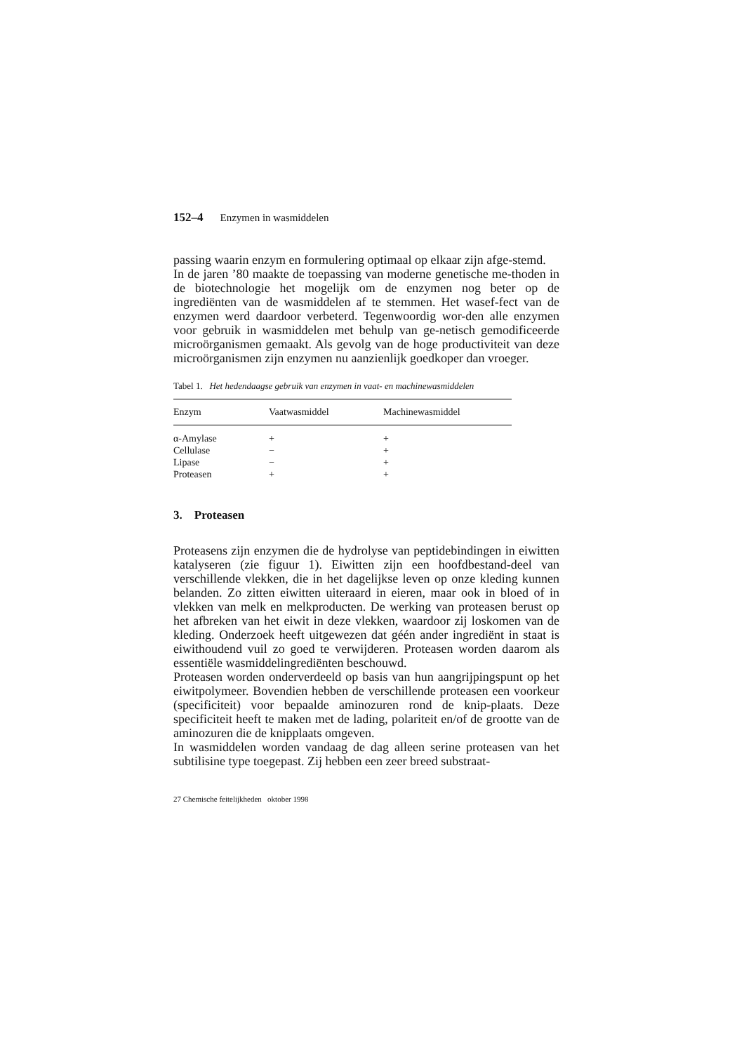152–4 Enzymen in wasmiddelen
passing waarin enzym en formulering optimaal op elkaar zijn afge-stemd.
In de jaren ’80 maakte de toepassing van moderne genetische me-thoden in de biotechnologie het mogelijk om de enzymen nog beter op de ingrediënten van de wasmiddelen af te stemmen. Het wasef-fect van de enzymen werd daardoor verbeterd. Tegenwoordig wor-den alle enzymen voor gebruik in wasmiddelen met behulp van ge-netisch gemodificeerde microörganismen gemaakt. Als gevolg van de hoge productiviteit van deze microörganismen zijn enzymen nu aanzienlijk goedkoper dan vroeger.
Tabel 1. Het hedendaagse gebruik van enzymen in vaat- en machinewasmiddelen
| Enzym | Vaatwasmiddel | Machinewasmiddel |
| --- | --- | --- |
| α-Amylase | + | + |
| Cellulase | − | + |
| Lipase | − | + |
| Proteasen | + | + |
3. Proteasen
Proteasens zijn enzymen die de hydrolyse van peptidebindingen in eiwitten katalyseren (zie figuur 1). Eiwitten zijn een hoofdbestand-deel van verschillende vlekken, die in het dagelijkse leven op onze kleding kunnen belanden. Zo zitten eiwitten uiteraard in eieren, maar ook in bloed of in vlekken van melk en melkproducten. De werking van proteasen berust op het afbreken van het eiwit in deze vlekken, waardoor zij loskomen van de kleding. Onderzoek heeft uitgewezen dat géén ander ingrediënt in staat is eiwithoudend vuil zo goed te verwijderen. Proteasen worden daarom als essentiële wasmiddelingrediënten beschouwd.
Proteasen worden onderverdeeld op basis van hun aangrijpingspunt op het eiwitpolymeer. Bovendien hebben de verschillende proteasen een voorkeur (specificiteit) voor bepaalde aminozuren rond de knip-plaats. Deze specificiteit heeft te maken met de lading, polariteit en/of de grootte van de aminozuren die de knipplaats omgeven.
In wasmiddelen worden vandaag de dag alleen serine proteasen van het subtilisine type toegepast. Zij hebben een zeer breed substraat-
27 Chemische feitelijkheden oktober 1998